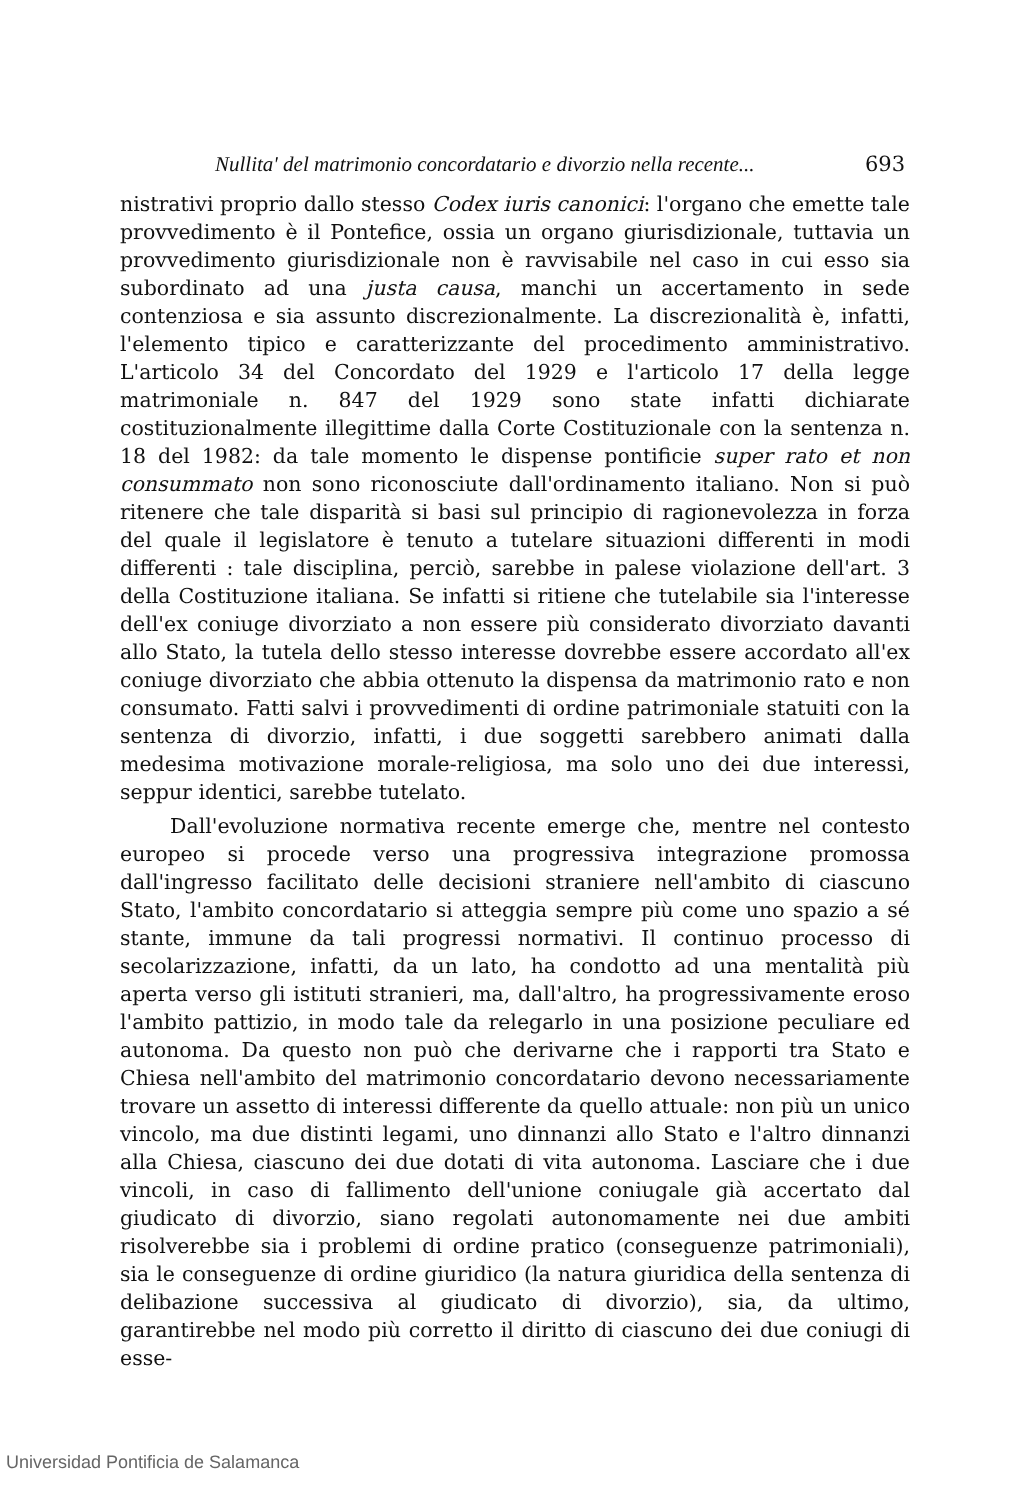Nullita' del matrimonio concordatario e divorzio nella recente... 693
nistrativi proprio dallo stesso Codex iuris canonici: l'organo che emette tale provvedimento è il Pontefice, ossia un organo giurisdizionale, tuttavia un provvedimento giurisdizionale non è ravvisabile nel caso in cui esso sia subordinato ad una justa causa, manchi un accertamento in sede contenziosa e sia assunto discrezionalmente. La discrezionalità è, infatti, l'elemento tipico e caratterizzante del procedimento amministrativo. L'articolo 34 del Concordato del 1929 e l'articolo 17 della legge matrimoniale n. 847 del 1929 sono state infatti dichiarate costituzionalmente illegittime dalla Corte Costituzionale con la sentenza n. 18 del 1982: da tale momento le dispense pontificie super rato et non consummato non sono riconosciute dall'ordinamento italiano. Non si può ritenere che tale disparità si basi sul principio di ragionevolezza in forza del quale il legislatore è tenuto a tutelare situazioni differenti in modi differenti : tale disciplina, perciò, sarebbe in palese violazione dell'art. 3 della Costituzione italiana. Se infatti si ritiene che tutelabile sia l'interesse dell'ex coniuge divorziato a non essere più considerato divorziato davanti allo Stato, la tutela dello stesso interesse dovrebbe essere accordato all'ex coniuge divorziato che abbia ottenuto la dispensa da matrimonio rato e non consumato. Fatti salvi i provvedimenti di ordine patrimoniale statuiti con la sentenza di divorzio, infatti, i due soggetti sarebbero animati dalla medesima motivazione morale-religiosa, ma solo uno dei due interessi, seppur identici, sarebbe tutelato.
Dall'evoluzione normativa recente emerge che, mentre nel contesto europeo si procede verso una progressiva integrazione promossa dall'ingresso facilitato delle decisioni straniere nell'ambito di ciascuno Stato, l'ambito concordatario si atteggia sempre più come uno spazio a sé stante, immune da tali progressi normativi. Il continuo processo di secolarizzazione, infatti, da un lato, ha condotto ad una mentalità più aperta verso gli istituti stranieri, ma, dall'altro, ha progressivamente eroso l'ambito pattizio, in modo tale da relegarlo in una posizione peculiare ed autonoma. Da questo non può che derivarne che i rapporti tra Stato e Chiesa nell'ambito del matrimonio concordatario devono necessariamente trovare un assetto di interessi differente da quello attuale: non più un unico vincolo, ma due distinti legami, uno dinnanzi allo Stato e l'altro dinnanzi alla Chiesa, ciascuno dei due dotati di vita autonoma. Lasciare che i due vincoli, in caso di fallimento dell'unione coniugale già accertato dal giudicato di divorzio, siano regolati autonomamente nei due ambiti risolverebbe sia i problemi di ordine pratico (conseguenze patrimoniali), sia le conseguenze di ordine giuridico (la natura giuridica della sentenza di delibazione successiva al giudicato di divorzio), sia, da ultimo, garantirebbe nel modo più corretto il diritto di ciascuno dei due coniugi di esse-
Universidad Pontificia de Salamanca